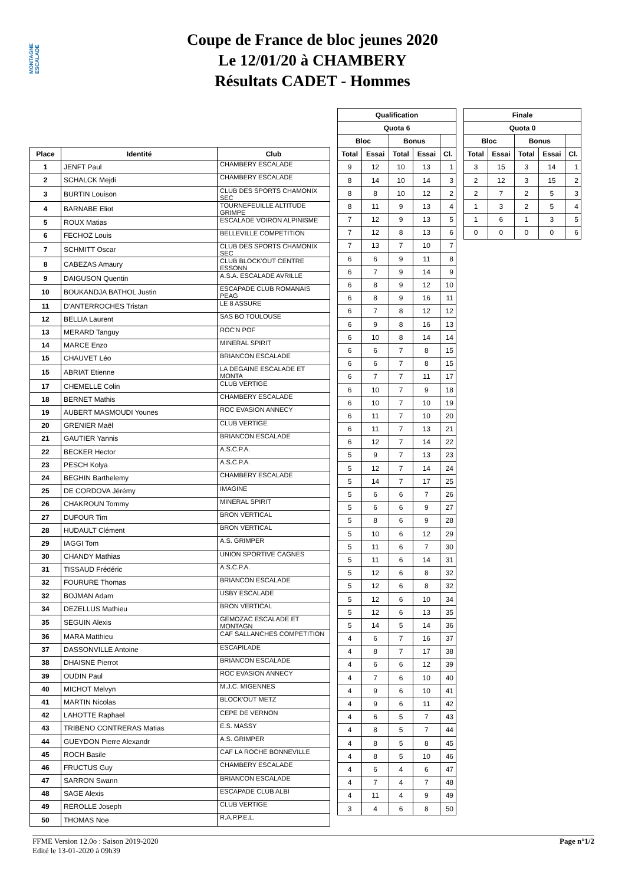MONTAGNE ESCALADE
Coupe de France de bloc jeunes 2020
Le 12/01/20 à CHAMBERY
Résultats CADET - Hommes
| Place | Identité | Club |
| --- | --- | --- |
| 1 | JENFT Paul | CHAMBERY ESCALADE |
| 2 | SCHALCK Mejdi | CHAMBERY ESCALADE |
| 3 | BURTIN Louison | CLUB DES SPORTS CHAMONIX SEC |
| 4 | BARNABE Eliot | TOURNEFEUILLE ALTITUDE GRIMPE |
| 5 | ROUX Matias | ESCALADE VOIRON ALPINISME |
| 6 | FECHOZ Louis | BELLEVILLE COMPETITION |
| 7 | SCHMITT Oscar | CLUB DES SPORTS CHAMONIX SEC |
| 8 | CABEZAS Amaury | CLUB BLOCK'OUT CENTRE ESSONN |
| 9 | DAIGUSON Quentin | A.S.A. ESCALADE AVRILLE |
| 10 | BOUKANDJA BATHOL Justin | ESCAPADE CLUB ROMANAIS PEAG |
| 11 | D'ANTERROCHES Tristan | LE 8 ASSURE |
| 12 | BELLIA Laurent | SAS BO TOULOUSE |
| 13 | MERARD Tanguy | ROC'N POF |
| 14 | MARCE Enzo | MINERAL SPIRIT |
| 15 | CHAUVET Léo | BRIANCON ESCALADE |
| 15 | ABRIAT Etienne | LA DEGAINE ESCALADE ET MONTA |
| 17 | CHEMELLE Colin | CLUB VERTIGE |
| 18 | BERNET Mathis | CHAMBERY ESCALADE |
| 19 | AUBERT MASMOUDI Younes | ROC EVASION ANNECY |
| 20 | GRENIER Maël | CLUB VERTIGE |
| 21 | GAUTIER Yannis | BRIANCON ESCALADE |
| 22 | BECKER Hector | A.S.C.P.A. |
| 23 | PESCH Kolya | A.S.C.P.A. |
| 24 | BEGHIN Barthelemy | CHAMBERY ESCALADE |
| 25 | DE CORDOVA Jérémy | IMAGINE |
| 26 | CHAKROUN Tommy | MINERAL SPIRIT |
| 27 | DUFOUR Tim | BRON VERTICAL |
| 28 | HUDAULT Clément | BRON VERTICAL |
| 29 | IAGGI Tom | A.S. GRIMPER |
| 30 | CHANDY Mathias | UNION SPORTIVE CAGNES |
| 31 | TISSAUD Frédéric | A.S.C.P.A. |
| 32 | FOURURE Thomas | BRIANCON ESCALADE |
| 32 | BOJMAN Adam | USBY ESCALADE |
| 34 | DEZELLUS Mathieu | BRON VERTICAL |
| 35 | SEGUIN Alexis | GEMOZAC ESCALADE ET MONTAGN |
| 36 | MARA Matthieu | CAF SALLANCHES COMPETITION |
| 37 | DASSONVILLE Antoine | ESCAPILADE |
| 38 | DHAISNE Pierrot | BRIANCON ESCALADE |
| 39 | OUDIN Paul | ROC EVASION ANNECY |
| 40 | MICHOT Melvyn | M.J.C. MIGENNES |
| 41 | MARTIN Nicolas | BLOCK'OUT METZ |
| 42 | LAHOTTE Raphael | CEPE DE VERNON |
| 43 | TRIBENO CONTRERAS Matias | E.S. MASSY |
| 44 | GUEYDON Pierre Alexandr | A.S. GRIMPER |
| 45 | ROCH Basile | CAF LA ROCHE BONNEVILLE |
| 46 | FRUCTUS Guy | CHAMBERY ESCALADE |
| 47 | SARRON Swann | BRIANCON ESCALADE |
| 48 | SAGE Alexis | ESCAPADE CLUB ALBI |
| 49 | REROLLE Joseph | CLUB VERTIGE |
| 50 | THOMAS Noe | R.A.P.P.E.L. |
| Qualification | | | | |
| --- | --- | --- | --- | --- |
| Quota 6 | | | | |
| Bloc | | Bonus | | |
| Total | Essai | Total | Essai | Cl. |
| 9 | 12 | 10 | 13 | 1 |
| 8 | 14 | 10 | 14 | 3 |
| 8 | 8 | 10 | 12 | 2 |
| 8 | 11 | 9 | 13 | 4 |
| 7 | 12 | 9 | 13 | 5 |
| 7 | 12 | 8 | 13 | 6 |
| 7 | 13 | 7 | 10 | 7 |
| 6 | 6 | 9 | 11 | 8 |
| 6 | 7 | 9 | 14 | 9 |
| 6 | 8 | 9 | 12 | 10 |
| 6 | 8 | 9 | 16 | 11 |
| 6 | 7 | 8 | 12 | 12 |
| 6 | 9 | 8 | 16 | 13 |
| 6 | 10 | 8 | 14 | 14 |
| 6 | 6 | 7 | 8 | 15 |
| 6 | 6 | 7 | 8 | 15 |
| 6 | 7 | 7 | 11 | 17 |
| 6 | 10 | 7 | 9 | 18 |
| 6 | 10 | 7 | 10 | 19 |
| 6 | 11 | 7 | 10 | 20 |
| 6 | 11 | 7 | 13 | 21 |
| 6 | 12 | 7 | 14 | 22 |
| 5 | 9 | 7 | 13 | 23 |
| 5 | 12 | 7 | 14 | 24 |
| 5 | 14 | 7 | 17 | 25 |
| 5 | 6 | 6 | 7 | 26 |
| 5 | 6 | 6 | 9 | 27 |
| 5 | 8 | 6 | 9 | 28 |
| 5 | 10 | 6 | 12 | 29 |
| 5 | 11 | 6 | 7 | 30 |
| 5 | 11 | 6 | 14 | 31 |
| 5 | 12 | 6 | 8 | 32 |
| 5 | 12 | 6 | 8 | 32 |
| 5 | 12 | 6 | 10 | 34 |
| 5 | 12 | 6 | 13 | 35 |
| 5 | 14 | 5 | 14 | 36 |
| 4 | 6 | 7 | 16 | 37 |
| 4 | 8 | 7 | 17 | 38 |
| 4 | 6 | 6 | 12 | 39 |
| 4 | 7 | 6 | 10 | 40 |
| 4 | 9 | 6 | 10 | 41 |
| 4 | 9 | 6 | 11 | 42 |
| 4 | 6 | 5 | 7 | 43 |
| 4 | 8 | 5 | 7 | 44 |
| 4 | 8 | 5 | 8 | 45 |
| 4 | 8 | 5 | 10 | 46 |
| 4 | 6 | 4 | 6 | 47 |
| 4 | 7 | 4 | 7 | 48 |
| 4 | 11 | 4 | 9 | 49 |
| 3 | 4 | 6 | 8 | 50 |
| Finale | | | | |
| --- | --- | --- | --- | --- |
| Quota 0 | | | | |
| Bloc | | Bonus | | |
| Total | Essai | Total | Essai | Cl. |
| 3 | 15 | 3 | 14 | 1 |
| 2 | 12 | 3 | 15 | 2 |
| 2 | 7 | 2 | 5 | 3 |
| 1 | 3 | 2 | 5 | 4 |
| 1 | 6 | 1 | 3 | 5 |
| 0 | 0 | 0 | 0 | 6 |
FFME Version 12.0o : Saison 2019-2020
Edité le 13-01-2020 à 09h39
Page n°1/2